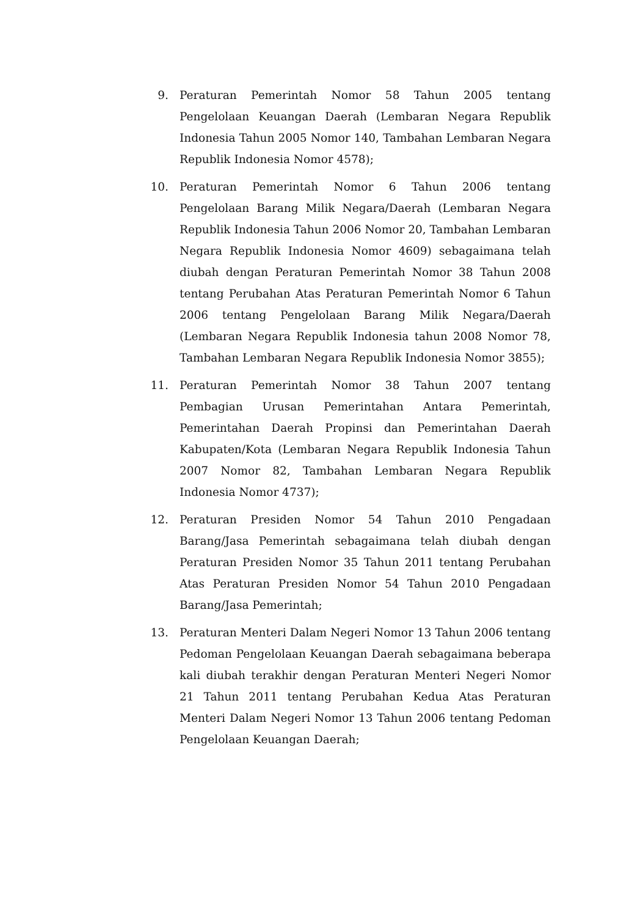9. Peraturan Pemerintah Nomor 58 Tahun 2005 tentang Pengelolaan Keuangan Daerah (Lembaran Negara Republik Indonesia Tahun 2005 Nomor 140, Tambahan Lembaran Negara Republik Indonesia Nomor 4578);
10. Peraturan Pemerintah Nomor 6 Tahun 2006 tentang Pengelolaan Barang Milik Negara/Daerah (Lembaran Negara Republik Indonesia Tahun 2006 Nomor 20, Tambahan Lembaran Negara Republik Indonesia Nomor 4609) sebagaimana telah diubah dengan Peraturan Pemerintah Nomor 38 Tahun 2008 tentang Perubahan Atas Peraturan Pemerintah Nomor 6 Tahun 2006 tentang Pengelolaan Barang Milik Negara/Daerah (Lembaran Negara Republik Indonesia tahun 2008 Nomor 78, Tambahan Lembaran Negara Republik Indonesia Nomor 3855);
11. Peraturan Pemerintah Nomor 38 Tahun 2007 tentang Pembagian Urusan Pemerintahan Antara Pemerintah, Pemerintahan Daerah Propinsi dan Pemerintahan Daerah Kabupaten/Kota (Lembaran Negara Republik Indonesia Tahun 2007 Nomor 82, Tambahan Lembaran Negara Republik Indonesia Nomor 4737);
12. Peraturan Presiden Nomor 54 Tahun 2010 Pengadaan Barang/Jasa Pemerintah sebagaimana telah diubah dengan Peraturan Presiden Nomor 35 Tahun 2011 tentang Perubahan Atas Peraturan Presiden Nomor 54 Tahun 2010 Pengadaan Barang/Jasa Pemerintah;
13. Peraturan Menteri Dalam Negeri Nomor 13 Tahun 2006 tentang Pedoman Pengelolaan Keuangan Daerah sebagaimana beberapa kali diubah terakhir dengan Peraturan Menteri Negeri Nomor 21 Tahun 2011 tentang Perubahan Kedua Atas Peraturan Menteri Dalam Negeri Nomor 13 Tahun 2006 tentang Pedoman Pengelolaan Keuangan Daerah;